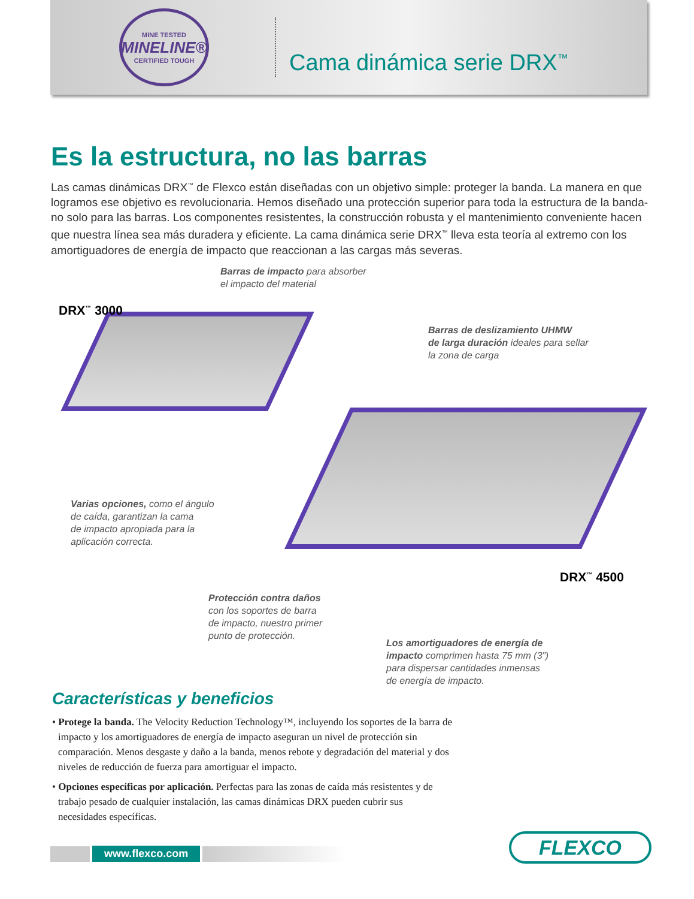MINE TESTED
MINELINE®
CERTIFIED TOUGH
Cama dinámica serie DRX<sup>™</sup>
Es la estructura, no las barras
Las camas dinámicas DRX<sup>™</sup> de Flexco están diseñadas con un objetivo simple: proteger la banda. La manera en que logramos ese objetivo es revolucionaria. Hemos diseñado una protección superior para toda la estructura de la banda- no solo para las barras. Los componentes resistentes, la construcción robusta y el mantenimiento conveniente hacen que nuestra línea sea más duradera y eficiente. La cama dinámica serie DRX<sup>™</sup> lleva esta teoría al extremo con los amortiguadores de energía de impacto que reaccionan a las cargas más severas.
Barras de impacto para absorber
el impacto del material
DRX<sup>™</sup> 3000
Barras de deslizamiento UHMW
de larga duración ideales para sellar
la zona de carga
Varias opciones, como el ángulo
de caída, garantizan la cama
de impacto apropiada para la
aplicación correcta.
Protección contra daños
con los soportes de barra
de impacto, nuestro primer
punto de protección.
DRX<sup>™</sup> 4500
Los amortiguadores de energía de
impacto comprimen hasta 75 mm (3”)
para dispersar cantidades inmensas
de energía de impacto.
Características y beneficios
• Protege la banda. The Velocity Reduction Technology™, incluyendo los soportes de la barra de impacto y los amortiguadores de energía de impacto aseguran un nivel de protección sin comparación. Menos desgaste y daño a la banda, menos rebote y degradación del material y dos niveles de reducción de fuerza para amortiguar el impacto.
• Opciones específicas por aplicación. Perfectas para las zonas de caída más resistentes y de trabajo pesado de cualquier instalación, las camas dinámicas DRX pueden cubrir sus necesidades específicas.
www.flexco.com FLEXCO